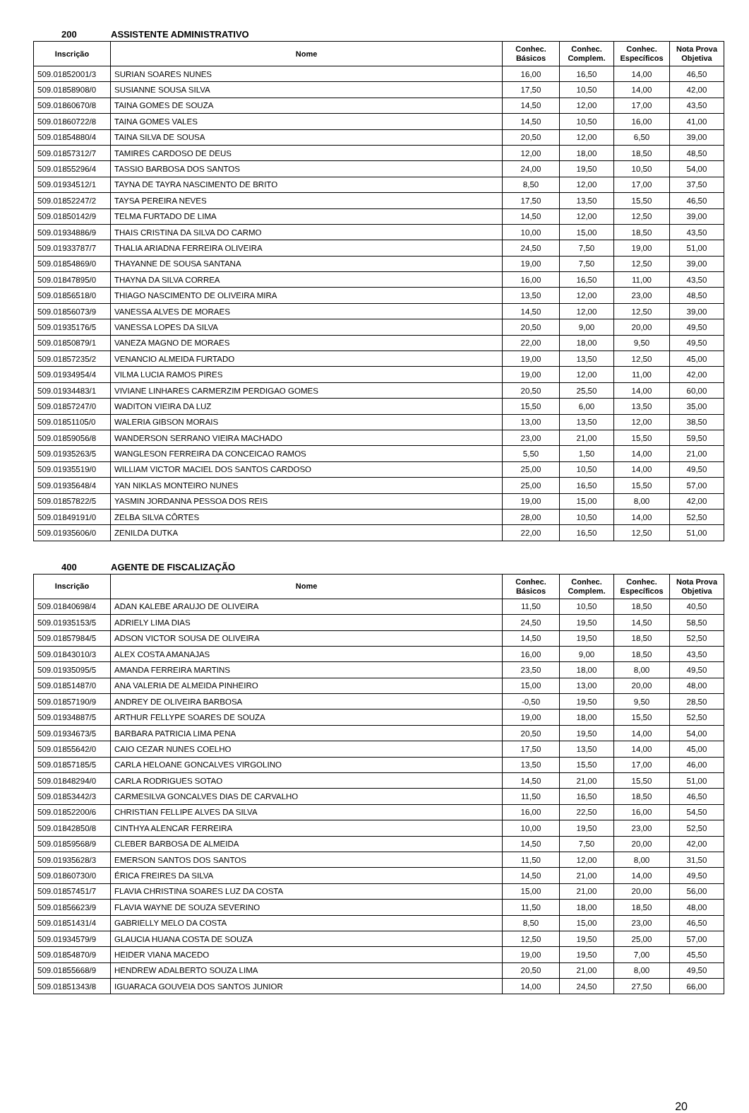200 ASSISTENTE ADMINISTRATIVO
| Inscrição | Nome | Conhec. Básicos | Conhec. Complem. | Conhec. Específicos | Nota Prova Objetiva |
| --- | --- | --- | --- | --- | --- |
| 509.01852001/3 | SURIAN SOARES NUNES | 16,00 | 16,50 | 14,00 | 46,50 |
| 509.01858908/0 | SUSIANNE SOUSA SILVA | 17,50 | 10,50 | 14,00 | 42,00 |
| 509.01860670/8 | TAINA GOMES DE SOUZA | 14,50 | 12,00 | 17,00 | 43,50 |
| 509.01860722/8 | TAINA GOMES VALES | 14,50 | 10,50 | 16,00 | 41,00 |
| 509.01854880/4 | TAINA SILVA DE SOUSA | 20,50 | 12,00 | 6,50 | 39,00 |
| 509.01857312/7 | TAMIRES CARDOSO DE DEUS | 12,00 | 18,00 | 18,50 | 48,50 |
| 509.01855296/4 | TASSIO BARBOSA DOS SANTOS | 24,00 | 19,50 | 10,50 | 54,00 |
| 509.01934512/1 | TAYNA DE TAYRA NASCIMENTO DE BRITO | 8,50 | 12,00 | 17,00 | 37,50 |
| 509.01852247/2 | TAYSA PEREIRA NEVES | 17,50 | 13,50 | 15,50 | 46,50 |
| 509.01850142/9 | TELMA FURTADO DE LIMA | 14,50 | 12,00 | 12,50 | 39,00 |
| 509.01934886/9 | THAIS CRISTINA DA SILVA DO CARMO | 10,00 | 15,00 | 18,50 | 43,50 |
| 509.01933787/7 | THALIA ARIADNA FERREIRA OLIVEIRA | 24,50 | 7,50 | 19,00 | 51,00 |
| 509.01854869/0 | THAYANNE DE SOUSA SANTANA | 19,00 | 7,50 | 12,50 | 39,00 |
| 509.01847895/0 | THAYNA DA SILVA CORREA | 16,00 | 16,50 | 11,00 | 43,50 |
| 509.01856518/0 | THIAGO NASCIMENTO DE OLIVEIRA MIRA | 13,50 | 12,00 | 23,00 | 48,50 |
| 509.01856073/9 | VANESSA ALVES DE MORAES | 14,50 | 12,00 | 12,50 | 39,00 |
| 509.01935176/5 | VANESSA LOPES DA SILVA | 20,50 | 9,00 | 20,00 | 49,50 |
| 509.01850879/1 | VANEZA MAGNO DE MORAES | 22,00 | 18,00 | 9,50 | 49,50 |
| 509.01857235/2 | VENANCIO ALMEIDA FURTADO | 19,00 | 13,50 | 12,50 | 45,00 |
| 509.01934954/4 | VILMA LUCIA RAMOS PIRES | 19,00 | 12,00 | 11,00 | 42,00 |
| 509.01934483/1 | VIVIANE LINHARES CARMERZIM PERDIGAO GOMES | 20,50 | 25,50 | 14,00 | 60,00 |
| 509.01857247/0 | WADITON VIEIRA DA LUZ | 15,50 | 6,00 | 13,50 | 35,00 |
| 509.01851105/0 | WALERIA GIBSON MORAIS | 13,00 | 13,50 | 12,00 | 38,50 |
| 509.01859056/8 | WANDERSON SERRANO VIEIRA MACHADO | 23,00 | 21,00 | 15,50 | 59,50 |
| 509.01935263/5 | WANGLESON FERREIRA DA CONCEICAO RAMOS | 5,50 | 1,50 | 14,00 | 21,00 |
| 509.01935519/0 | WILLIAM VICTOR MACIEL DOS SANTOS CARDOSO | 25,00 | 10,50 | 14,00 | 49,50 |
| 509.01935648/4 | YAN NIKLAS MONTEIRO NUNES | 25,00 | 16,50 | 15,50 | 57,00 |
| 509.01857822/5 | YASMIN JORDANNA PESSOA DOS REIS | 19,00 | 15,00 | 8,00 | 42,00 |
| 509.01849191/0 | ZELBA SILVA CÔRTES | 28,00 | 10,50 | 14,00 | 52,50 |
| 509.01935606/0 | ZENILDA DUTKA | 22,00 | 16,50 | 12,50 | 51,00 |
400 AGENTE DE FISCALIZAÇÃO
| Inscrição | Nome | Conhec. Básicos | Conhec. Complem. | Conhec. Específicos | Nota Prova Objetiva |
| --- | --- | --- | --- | --- | --- |
| 509.01840698/4 | ADAN KALEBE ARAUJO DE OLIVEIRA | 11,50 | 10,50 | 18,50 | 40,50 |
| 509.01935153/5 | ADRIELY LIMA DIAS | 24,50 | 19,50 | 14,50 | 58,50 |
| 509.01857984/5 | ADSON VICTOR SOUSA DE OLIVEIRA | 14,50 | 19,50 | 18,50 | 52,50 |
| 509.01843010/3 | ALEX COSTA AMANAJAS | 16,00 | 9,00 | 18,50 | 43,50 |
| 509.01935095/5 | AMANDA FERREIRA MARTINS | 23,50 | 18,00 | 8,00 | 49,50 |
| 509.01851487/0 | ANA VALERIA DE ALMEIDA PINHEIRO | 15,00 | 13,00 | 20,00 | 48,00 |
| 509.01857190/9 | ANDREY DE OLIVEIRA BARBOSA | -0,50 | 19,50 | 9,50 | 28,50 |
| 509.01934887/5 | ARTHUR FELLYPE SOARES DE SOUZA | 19,00 | 18,00 | 15,50 | 52,50 |
| 509.01934673/5 | BARBARA PATRICIA LIMA PENA | 20,50 | 19,50 | 14,00 | 54,00 |
| 509.01855642/0 | CAIO CEZAR NUNES COELHO | 17,50 | 13,50 | 14,00 | 45,00 |
| 509.01857185/5 | CARLA HELOANE GONCALVES VIRGOLINO | 13,50 | 15,50 | 17,00 | 46,00 |
| 509.01848294/0 | CARLA RODRIGUES SOTAO | 14,50 | 21,00 | 15,50 | 51,00 |
| 509.01853442/3 | CARMESILVA GONCALVES DIAS DE CARVALHO | 11,50 | 16,50 | 18,50 | 46,50 |
| 509.01852200/6 | CHRISTIAN FELLIPE ALVES DA SILVA | 16,00 | 22,50 | 16,00 | 54,50 |
| 509.01842850/8 | CINTHYA ALENCAR FERREIRA | 10,00 | 19,50 | 23,00 | 52,50 |
| 509.01859568/9 | CLEBER BARBOSA DE ALMEIDA | 14,50 | 7,50 | 20,00 | 42,00 |
| 509.01935628/3 | EMERSON SANTOS DOS SANTOS | 11,50 | 12,00 | 8,00 | 31,50 |
| 509.01860730/0 | ÉRICA FREIRES DA SILVA | 14,50 | 21,00 | 14,00 | 49,50 |
| 509.01857451/7 | FLAVIA CHRISTINA SOARES LUZ DA COSTA | 15,00 | 21,00 | 20,00 | 56,00 |
| 509.01856623/9 | FLAVIA WAYNE DE SOUZA SEVERINO | 11,50 | 18,00 | 18,50 | 48,00 |
| 509.01851431/4 | GABRIELLY MELO DA COSTA | 8,50 | 15,00 | 23,00 | 46,50 |
| 509.01934579/9 | GLAUCIA HUANA COSTA DE SOUZA | 12,50 | 19,50 | 25,00 | 57,00 |
| 509.01854870/9 | HEIDER VIANA MACEDO | 19,00 | 19,50 | 7,00 | 45,50 |
| 509.01855668/9 | HENDREW ADALBERTO SOUZA LIMA | 20,50 | 21,00 | 8,00 | 49,50 |
| 509.01851343/8 | IGUARACA GOUVEIA DOS SANTOS JUNIOR | 14,00 | 24,50 | 27,50 | 66,00 |
20